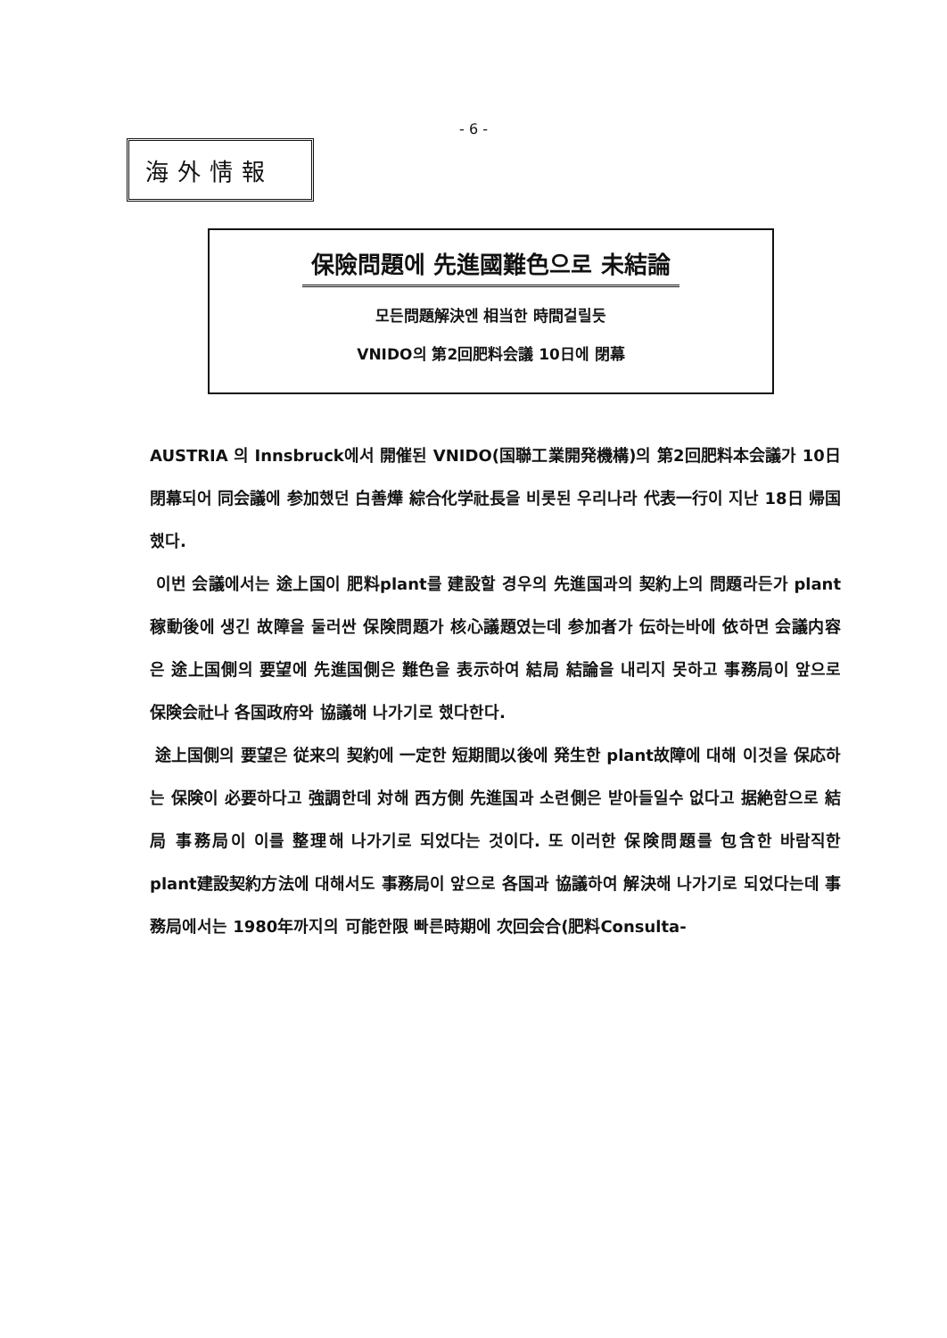- 6 -
海外情報
保險問題에 先進國難色으로 未結論
모든問題解決엔 相当한 時間걸릴듯
VNIDO의 第2回肥料会議 10日에 閉幕
AUSTRIA 의 Innsbruck에서 開催된 VNIDO(国聯工業開発機構)의 第2回肥料本会議가 10日 閉幕되어 同会議에 参加했던 白善燁 綜合化学社長을 비롯된 우리나라 代表一行이 지난 18日 帰国했다.
이번 会議에서는 途上国이 肥料plant를 建設할 경우의 先進国과의 契約上의 問題라든가 plant稼動後에 생긴 故障을 둘러싼 保険問題가 核心議題였는데 参加者가 伝하는바에 依하면 会議内容은 途上国側의 要望에 先進国側은 難色을 表示하여 結局 結論을 내리지 못하고 事務局이 앞으로 保険会社나 各国政府와 協議해 나가기로 했다한다.
途上国側의 要望은 従来의 契約에 一定한 短期間以後에 発生한 plant故障에 대해 이것을 保応하는 保険이 必要하다고 強調한데 対해 西方側 先進国과 소련側은 받아들일수 없다고 据絶함으로 結局 事務局이 이를 整理해 나가기로 되었다는 것이다. 또 이러한 保険問題를 包含한 바람직한 plant建設契約方法에 대해서도 事務局이 앞으로 各国과 協議하여 解決해 나가기로 되었다는데 事務局에서는 1980年까지의 可能한限 빠른時期에 次回会合(肥料Consulta-